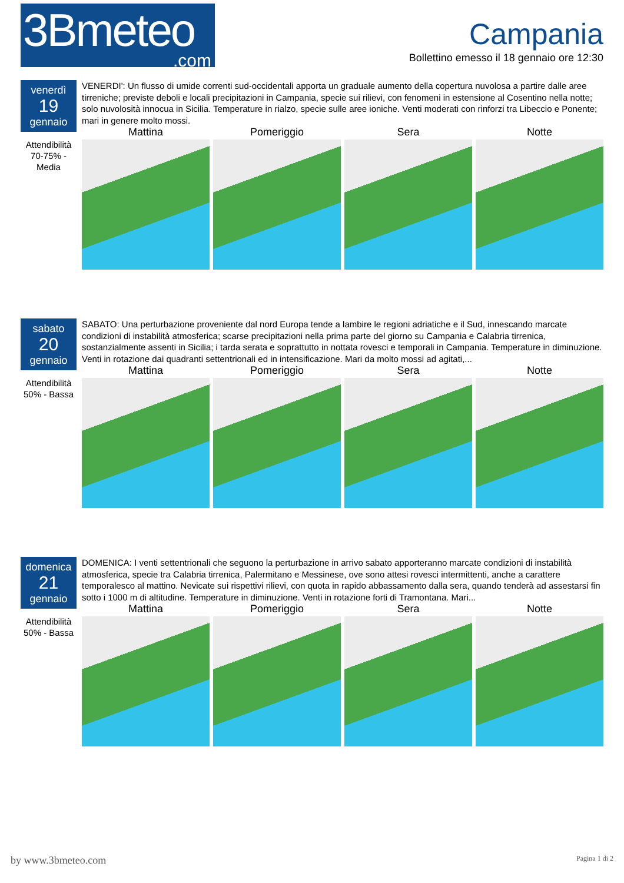3Bmeteo.com
Campania
Bollettino emesso il 18 gennaio ore 12:30
venerdì
19
gennaio
Attendibilità 70-75% - Media
VENERDI': Un flusso di umide correnti sud-occidentali apporta un graduale aumento della copertura nuvolosa a partire dalle aree tirreniche; previste deboli e locali precipitazioni in Campania, specie sui rilievi, con fenomeni in estensione al Cosentino nella notte; solo nuvolosità innocua in Sicilia. Temperature in rialzo, specie sulle aree ioniche. Venti moderati con rinforzi tra Libeccio e Ponente; mari in genere molto mossi.
Mattina
Pomeriggio
Sera
Notte
sabato
20
gennaio
Attendibilità 50% - Bassa
SABATO: Una perturbazione proveniente dal nord Europa tende a lambire le regioni adriatiche e il Sud, innescando marcate condizioni di instabilità atmosferica; scarse precipitazioni nella prima parte del giorno su Campania e Calabria tirrenica, sostanzialmente assenti in Sicilia; i tarda serata e soprattutto in nottata rovesci e temporali in Campania. Temperature in diminuzione. Venti in rotazione dai quadranti settentrionali ed in intensificazione. Mari da molto mossi ad agitati,...
Mattina
Pomeriggio
Sera
Notte
domenica
21
gennaio
Attendibilità 50% - Bassa
DOMENICA: I venti settentrionali che seguono la perturbazione in arrivo sabato apporteranno marcate condizioni di instabilità atmosferica, specie tra Calabria tirrenica, Palermitano e Messinese, ove sono attesi rovesci intermittenti, anche a carattere temporalesco al mattino. Nevicate sui rispettivi rilievi, con quota in rapido abbassamento dalla sera, quando tenderà ad assestarsi fin sotto i 1000 m di altitudine. Temperature in diminuzione. Venti in rotazione forti di Tramontana. Mari...
Mattina
Pomeriggio
Sera
Notte
by www.3bmeteo.com Pagina 1 di 2